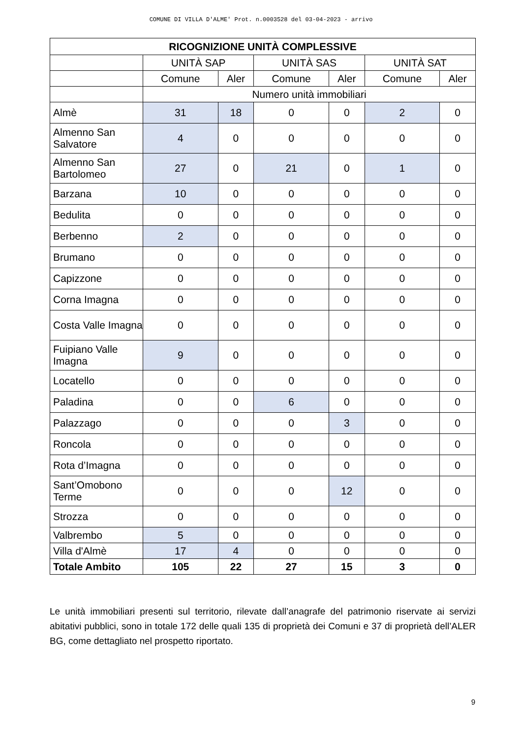COMUNE DI VILLA D'ALME' Prot. n.0003528 del 03-04-2023 - arrivo
| RICOGNIZIONE UNITÀ COMPLESSIVE | | | | | | |
| --- | --- | --- | --- | --- | --- | --- |
| | UNITÀ SAP | | UNITÀ SAS | | UNITÀ SAT | |
| | Comune | Aler | Comune | Aler | Comune | Aler |
| | Numero unità immobiliari | | | | | |
| Almè | 31 | 18 | 0 | 0 | 2 | 0 |
| Almenno San Salvatore | 4 | 0 | 0 | 0 | 0 | 0 |
| Almenno San Bartolomeo | 27 | 0 | 21 | 0 | 1 | 0 |
| Barzana | 10 | 0 | 0 | 0 | 0 | 0 |
| Bedulita | 0 | 0 | 0 | 0 | 0 | 0 |
| Berbenno | 2 | 0 | 0 | 0 | 0 | 0 |
| Brumano | 0 | 0 | 0 | 0 | 0 | 0 |
| Capizzone | 0 | 0 | 0 | 0 | 0 | 0 |
| Corna Imagna | 0 | 0 | 0 | 0 | 0 | 0 |
| Costa Valle Imagna | 0 | 0 | 0 | 0 | 0 | 0 |
| Fuipiano Valle Imagna | 9 | 0 | 0 | 0 | 0 | 0 |
| Locatello | 0 | 0 | 0 | 0 | 0 | 0 |
| Paladina | 0 | 0 | 6 | 0 | 0 | 0 |
| Palazzago | 0 | 0 | 0 | 3 | 0 | 0 |
| Roncola | 0 | 0 | 0 | 0 | 0 | 0 |
| Rota d’Imagna | 0 | 0 | 0 | 0 | 0 | 0 |
| Sant’Omobono Terme | 0 | 0 | 0 | 12 | 0 | 0 |
| Strozza | 0 | 0 | 0 | 0 | 0 | 0 |
| Valbrembo | 5 | 0 | 0 | 0 | 0 | 0 |
| Villa d'Almè | 17 | 4 | 0 | 0 | 0 | 0 |
| Totale Ambito | 105 | 22 | 27 | 15 | 3 | 0 |
Le unità immobiliari presenti sul territorio, rilevate dall’anagrafe del patrimonio riservate ai servizi abitativi pubblici, sono in totale 172 delle quali 135 di proprietà dei Comuni e 37 di proprietà dell’ALER BG, come dettagliato nel prospetto riportato.
9